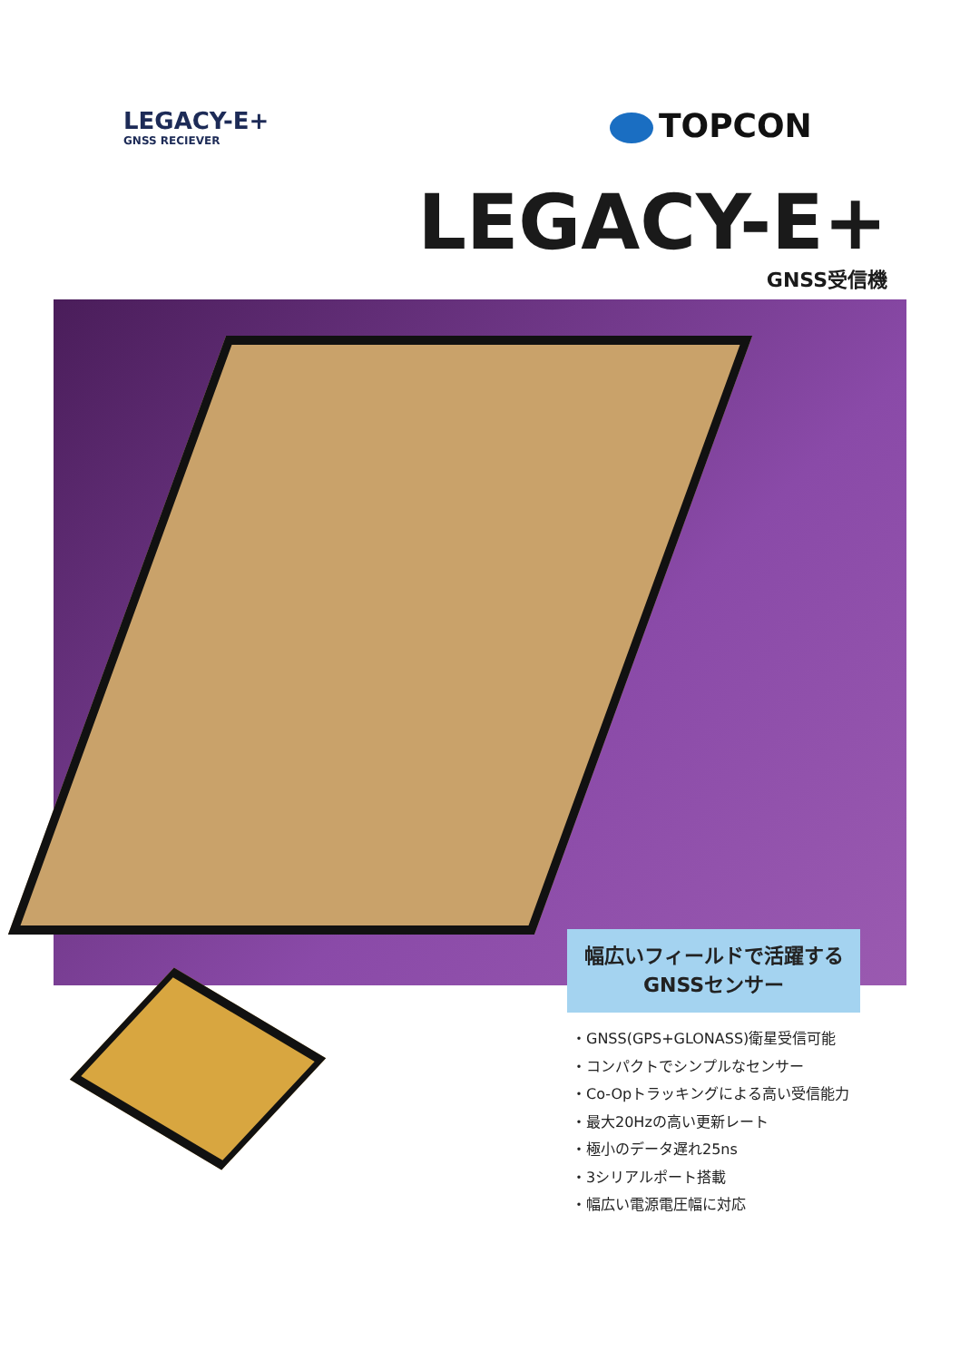LEGACY-E+
GNSS RECIEVER
TOPCON
LEGACY-E+
GNSS受信機
幅広いフィールドで活躍する
GNSSセンサー
・GNSS(GPS+GLONASS)衛星受信可能
・コンパクトでシンプルなセンサー
・Co-Opトラッキングによる高い受信能力
・最大20Hzの高い更新レート
・極小のデータ遅れ25ns
・3シリアルポート搭載
・幅広い電源電圧幅に対応